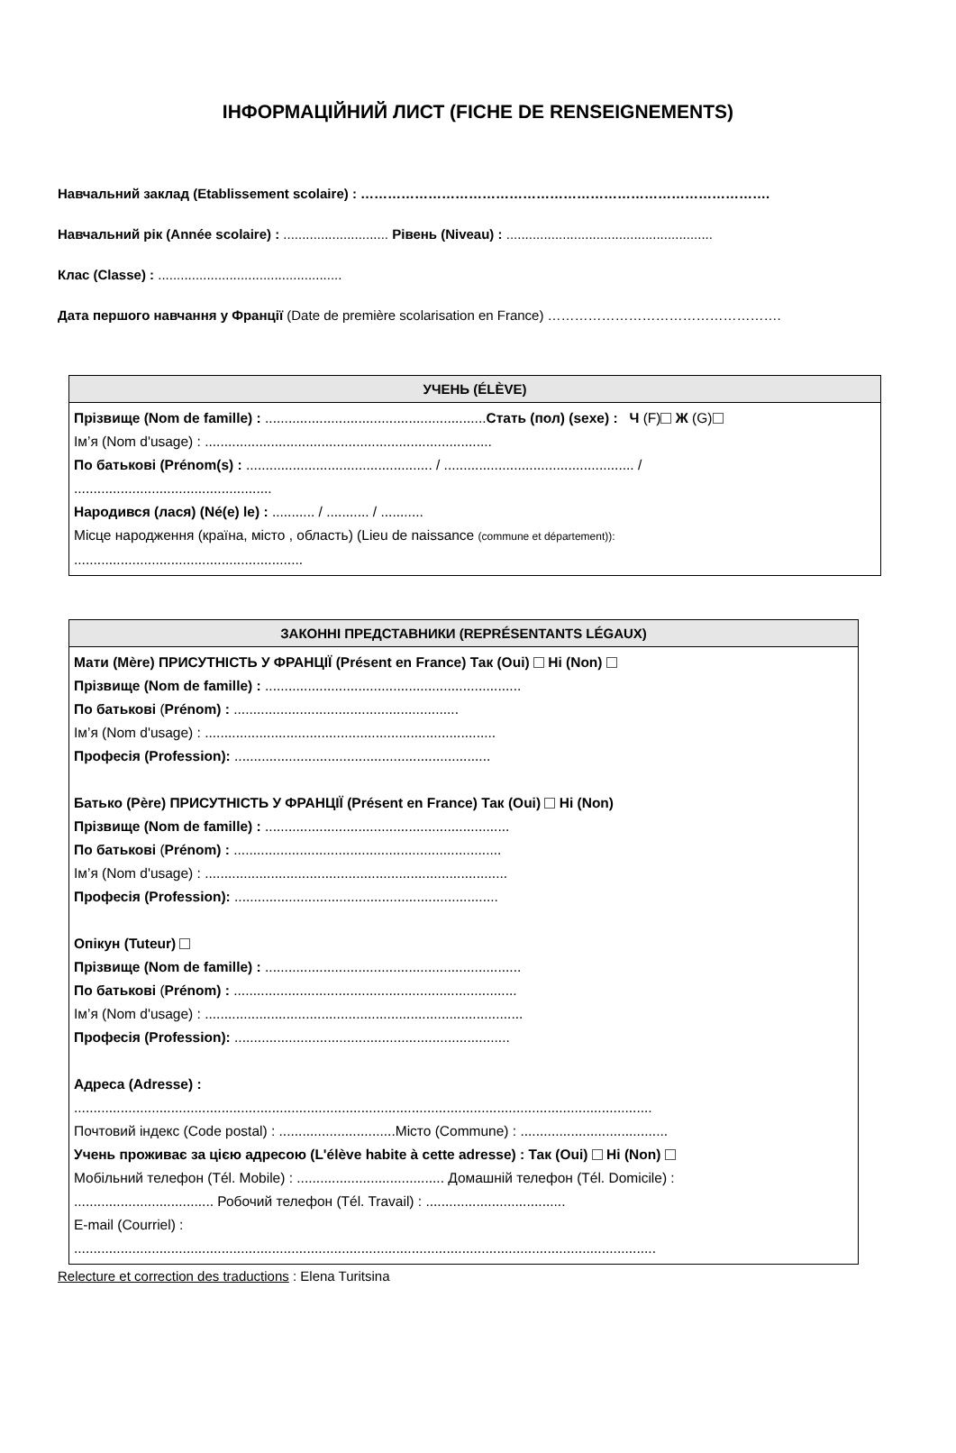ІНФОРМАЦІЙНИЙ ЛИСТ (FICHE DE RENSEIGNEMENTS)
Навчальний заклад (Etablissement scolaire) : ……………………………………………………………………………….
Навчальний рік (Année scolaire) : ............................ Рівень (Niveau) : .......................................................
Клас (Classe) : .................................................
Дата першого навчання у Франції (Date de première scolarisation en France) …………………………………………….
УЧЕНЬ (ÉLÈVE)
Прізвище (Nom de famille) : .........................................................Стать (пол) (sexe) : Ч (F) Ж (G)
Ім’я (Nom d'usage) : ..........................................................................
По батькові (Prénom(s) : ................................................ / ................................................. /
...................................................
Народився (лася) (Né(e) le) : ........... / ........... / ...........
Місце народження (країна, місто , область) (Lieu de naissance (commune et département)):
...........................................................
ЗАКОННІ ПРЕДСТАВНИКИ (REPRÉSENTANTS LÉGAUX)
Мати (Mère) ПРИСУТНІСТЬ У ФРАНЦІЇ (Présent en France) Так (Oui) Ні (Non)
Прізвище (Nom de famille) : ..................................................................
По батькові (Prénom) : ..........................................................
Ім’я (Nom d'usage) : ...........................................................................
Професія (Profession): ..................................................................
Батько (Père) ПРИСУТНІСТЬ У ФРАНЦІЇ (Présent en France) Так (Oui) Ні (Non)
Прізвище (Nom de famille) : ...............................................................
По батькові (Prénom) : .....................................................................
Ім’я (Nom d'usage) : ..............................................................................
Професія (Profession): ....................................................................
Опікун (Tuteur)
Прізвище (Nom de famille) : ..................................................................
По батькові (Prénom) : .........................................................................
Ім’я (Nom d'usage) : ..................................................................................
Професія (Profession): .......................................................................
Адреса (Adresse) :
.....................................................................................................................................................
Почтовий індекс (Code postal) : ..............................Місто (Commune) : ......................................
Учень проживає за цією адресою (L'élève habite à cette adresse) : Так (Oui) Ні (Non)
Мобільний телефон (Tél. Mobile) : ...................................... Домашній телефон (Tél. Domicile) :
.................................... Робочий телефон (Tél. Travail) : ....................................
E-mail (Courriel) :
......................................................................................................................................................
Relecture et correction des traductions : Elena Turitsina